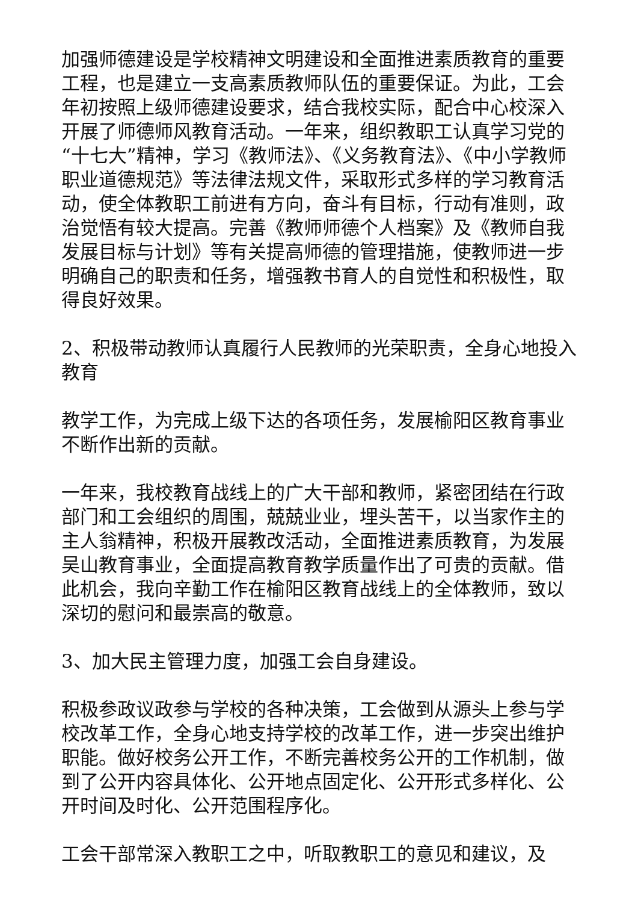加强师德建设是学校精神文明建设和全面推进素质教育的重要工程，也是建立一支高素质教师队伍的重要保证。为此，工会年初按照上级师德建设要求，结合我校实际，配合中心校深入开展了师德师风教育活动。一年来，组织教职工认真学习党的“十七大”精神，学习《教师法》、《义务教育法》、《中小学教师职业道德规范》等法律法规文件，采取形式多样的学习教育活动，使全体教职工前进有方向，奋斗有目标，行动有准则，政治觉悟有较大提高。完善《教师师德个人档案》及《教师自我发展目标与计划》等有关提高师德的管理措施，使教师进一步明确自己的职责和任务，增强教书育人的自觉性和积极性，取得良好效果。
2、积极带动教师认真履行人民教师的光荣职责，全身心地投入教育
教学工作，为完成上级下达的各项任务，发展榆阳区教育事业不断作出新的贡献。
一年来，我校教育战线上的广大干部和教师，紧密团结在行政部门和工会组织的周围，兢兢业业，埋头苦干，以当家作主的主人翁精神，积极开展教改活动，全面推进素质教育，为发展吴山教育事业，全面提高教育教学质量作出了可贵的贡献。借此机会，我向辛勤工作在榆阳区教育战线上的全体教师，致以深切的慰问和最崇高的敬意。
3、加大民主管理力度，加强工会自身建设。
积极参政议政参与学校的各种决策，工会做到从源头上参与学校改革工作，全身心地支持学校的改革工作，进一步突出维护职能。做好校务公开工作，不断完善校务公开的工作机制，做到了公开内容具体化、公开地点固定化、公开形式多样化、公开时间及时化、公开范围程序化。
工会干部常深入教职工之中，听取教职工的意见和建议，及